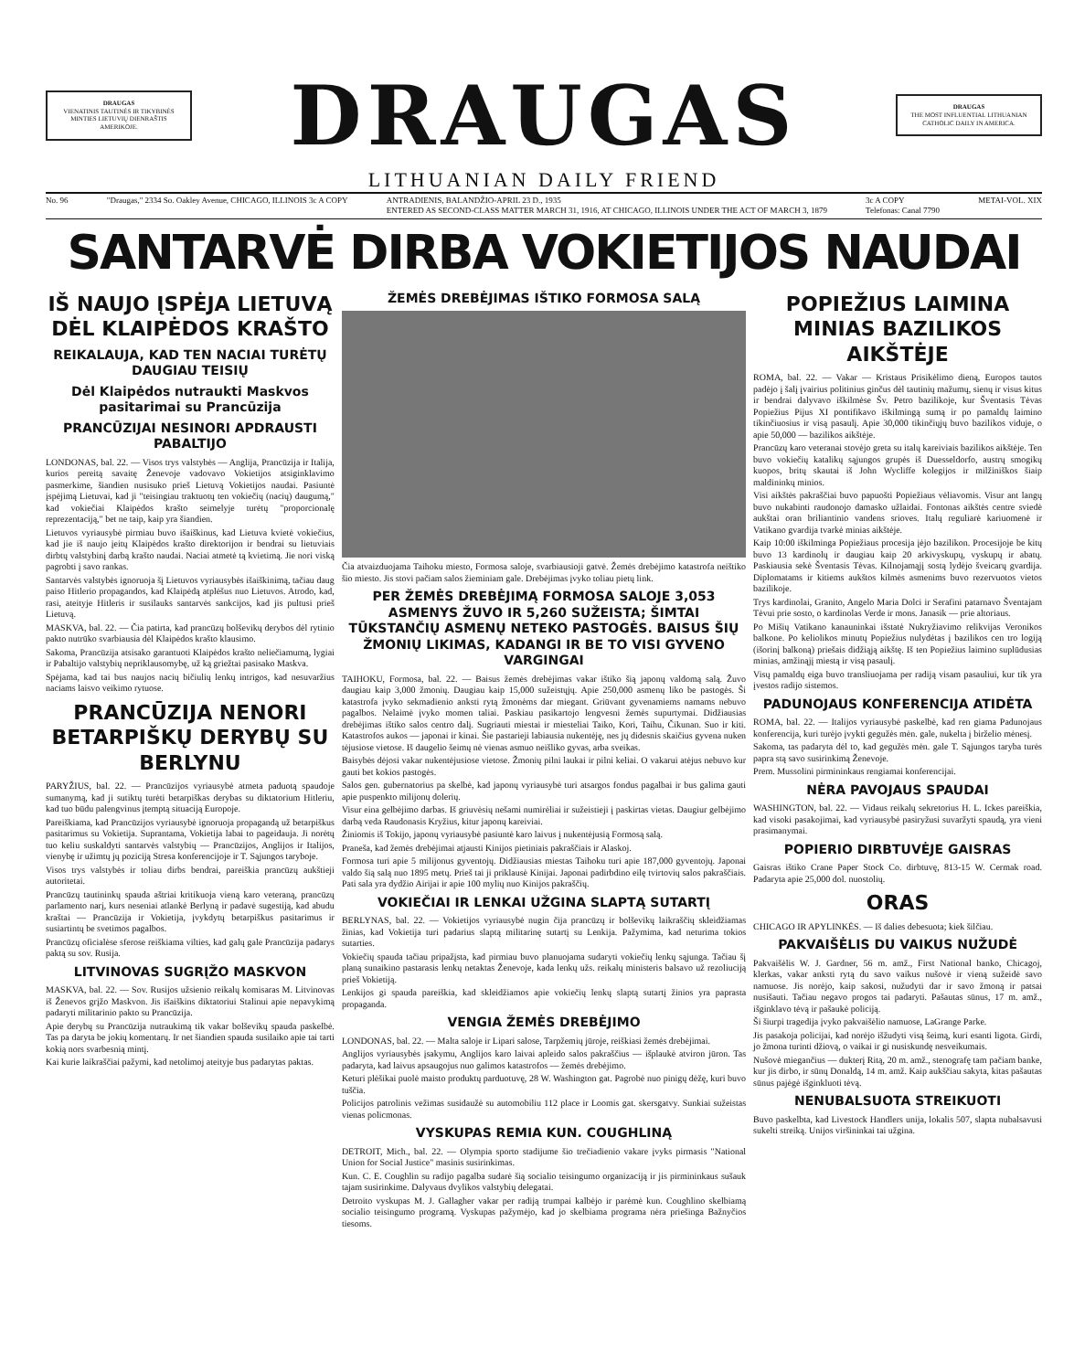DRAUGAS
VIENATINIS TAUTINĖS IR TIKYBINĖS MINTIES LIETUVIŲ DIENRAŠTIS AMERIKOJE.
DRAUGAS
DRAUGAS
THE MOST INFLUENTIAL LITHUANIAN CATHOLIC DAILY IN AMERICA.
LITHUANIAN DAILY FRIEND
No. 96 "Draugas," 2334 So. Oakley Avenue, CHICAGO, ILLINOIS 3c A COPY ANTRADIENIS, BALANDŽIO-APRIL 23 D., 1935
ENTERED AS SECOND-CLASS MATTER MARCH 31, 1916, AT CHICAGO, ILLINOIS UNDER THE ACT OF MARCH 3, 1879 3c A COPY
Telefonas: Canal 7790 METAI-VOL. XIX
SANTARVĖ DIRBA VOKIETIJOS NAUDAI
IŠ NAUJO ĮSPĖJA LIETUVĄ DĖL KLAIPĖDOS KRAŠTO
REIKALAUJA, KAD TEN NACIAI TURĖTŲ DAUGIAU TEISIŲ
Dėl Klaipėdos nutraukti Maskvos pasitarimai su Prancūzija
PRANCŪZIJAI NESINORI APDRAUSTI PABALTIJO
LONDONAS, bal. 22. — Visos trys valstybės — Anglija, Prancūzija ir Italija, kurios pereitą savaitę Ženevoje vadovavo Vokietijos atsiginklavimo pasmerkime, šiandien nusisuko prieš Lietuvą Vokietijos naudai. Pasiuntė įspėjimą Lietuvai, kad ji "teisingiau traktuotų ten vokiečių (nacių) daugumą," kad vokiečiai Klaipėdos krašto seimelyje turėtų "proporcionalę reprezentaciją," bet ne taip, kaip yra šiandien.
Lietuvos vyriausybė pirmiau buvo išaiškinus, kad Lietuva kvietė vokiečius, kad jie iš naujo įeitų Klaipėdos krašto direktorijon ir bendrai su lietuviais dirbtų valstybinį darbą krašto naudai. Naciai atmetė tą kvietimą. Jie nori viską pagrobti į savo rankas.
Santarvės valstybės ignoruoja šį Lietuvos vyriausybės išaiškinimą, tačiau daug paiso Hitlerio propagandos, kad Klaipėdą atplėšus nuo Lietuvos. Atrodo, kad, rasi, ateityje Hitleris ir susilauks santarvės sankcijos, kad jis pultusi prieš Lietuvą.
MASKVA, bal. 22. — Čia patirta, kad prancūzų bolševikų derybos dėl rytinio pakto nutrūko svarbiausia dėl Klaipėdos krašto klausimo.
Sakoma, Prancūzija atsisako garantuoti Klaipėdos krašto neliečiamumą, lygiai ir Pabaltijo valstybių nepriklausomybę, už ką griežtai pasisako Maskva.
Spėjama, kad tai bus naujos nacių bičiulių lenkų intrigos, kad nesuvaržius naciams laisvo veikimo rytuose.
PRANCŪZIJA NENORI BETARPIŠKŲ DERYBŲ SU BERLYNU
PARYŽIUS, bal. 22. — Prancūzijos vyriausybė atmeta paduotą spaudoje sumanymą, kad ji sutiktų turėti betarpiškas derybas su diktatorium Hitleriu, kad tuo būdu palengvinus įtemptą situaciją Europoje.
Pareiškiama, kad Prancūzijos vyriausybė ignoruoja propagandą už betarpiškus pasitarimus su Vokietija. Suprantama, Vokietija labai to pageidauja. Ji norėtų tuo keliu suskaldyti santarvės valstybių — Prancūzijos, Anglijos ir Italijos, vienybę ir užimtų jų poziciją Stresa konferencijoje ir T. Sąjungos taryboje.
Visos trys valstybės ir toliau dirbs bendrai, pareiškia prancūzų aukštieji autoritetai.
Prancūzų tautininkų spauda aštriai kritikuoja vieną karo veteraną, prancūzų parlamento narį, kurs neseniai atlankė Berlyną ir padavė sugestiją, kad abudu kraštai — Prancūzija ir Vokietija, įvykdytų betarpiškus pasitarimus ir susiartintų be svetimos pagalbos.
Prancūzų oficialėse sferose reiškiama vilties, kad galų gale Prancūzija padarys paktą su sov. Rusija.
LITVINOVAS SUGRĮŽO MASKVON
MASKVA, bal. 22. — Sov. Rusijos užsienio reikalų komisaras M. Litvinovas iš Ženevos grįžo Maskvon. Jis išaiškins diktatoriui Stalinui apie nepavykimą padaryti militarinio pakto su Prancūzija.
Apie derybų su Prancūzija nutraukimą tik vakar bolševikų spauda paskelbė. Tas pa daryta be jokių komentarų. Ir net šiandien spauda susilaiko apie tai tarti kokią nors svarbesnią mintį.
Kai kurie laikraščiai pažymi, kad netolimoj ateityje bus padarytas paktas.
ŽEMĖS DREBĖJIMAS IŠTIKO FORMOSA SALĄ
Čia atvaizduojama Taihoku miesto, Formosa saloje, svarbiausioji gatvė. Žemės drebėjimo katastrofa neištiko šio miesto. Jis stovi pačiam salos žieminiam gale. Drebėjimas įvyko toliau pietų link.
PER ŽEMĖS DREBĖJIMĄ FORMOSA SALOJE 3,053 ASMENYS ŽUVO IR 5,260 SUŽEISTA; ŠIMTAI TŪKSTANČIŲ ASMENŲ NETEKO PASTOGĖS. BAISUS ŠIŲ ŽMONIŲ LIKIMAS, KADANGI IR BE TO VISI GYVENO VARGINGAI
TAIHOKU, Formosa, bal. 22. — Baisus žemės drebėjimas vakar ištiko šią japonų valdomą salą. Žuvo daugiau kaip 3,000 žmonių. Daugiau kaip 15,000 sužeistųjų. Apie 250,000 asmenų liko be pastogės. Ši katastrofa įvyko sekmadienio anksti rytą žmonėms dar miegant. Griūvant gyvenamiems namams nebuvo pagalbos. Nelaimė įvyko momen taliai. Paskiau pasikartojo lengvesni žemės supurtymai. Didžiausias drebėjimas ištiko salos centro dalį. Sugriauti miestai ir miesteliai Taiko, Kori, Taihu, Čikunan. Suo ir kiti. Katastrofos aukos — japonai ir kinai. Šie pastarieji labiausia nukentėję, nes jų didesnis skaičius gyvena nuken tėjusiose vietose. Iš daugelio šeimų nė vienas asmuo neišliko gyvas, arba sveikas.
Baisybės dėjosi vakar nukentėjusiose vietose. Žmonių pilni laukai ir pilni keliai. O vakarui atėjus nebuvo kur gauti bet kokios pastogės.
Salos gen. gubernatorius pa skelbė, kad japonų vyriausybė turi atsargos fondus pagalbai ir bus galima gauti apie puspenkto milijonų dolerių.
Visur eina gelbėjimo darbas. Iš griuvėsių nešami numirėliai ir sužeistieji į paskirtas vietas. Daugiur gelbėjimo darbą veda Raudonasis Kryžius, kitur japonų kareiviai.
Žiniomis iš Tokijo, japonų vyriausybė pasiuntė karo laivus į nukentėjusią Formosą salą.
Praneša, kad žemės drebėjimai atjausti Kinijos pietiniais pakraščiais ir Alaskoj.
Formosa turi apie 5 milijonus gyventojų. Didžiausias miestas Taihoku turi apie 187,000 gyventojų. Japonai valdo šią salą nuo 1895 metų. Prieš tai ji priklausė Kinijai. Japonai padirbdino eilę tvirtovių salos pakraščiais. Pati sala yra dydžio Airijai ir apie 100 mylių nuo Kinijos pakraščių.
VOKIEČIAI IR LENKAI UŽGINA SLAPTĄ SUTARTĮ
BERLYNAS, bal. 22. — Vokietijos vyriausybė nugin čija prancūzų ir bolševikų laikraščių skleidžiamas žinias, kad Vokietija turi padarius slaptą militarinę sutartį su Lenkija. Pažymima, kad neturima tokios sutarties.
Vokiečių spauda tačiau pripažįsta, kad pirmiau buvo planuojama sudaryti vokiečių lenkų sąjunga. Tačiau šį planą sunaikino pastarasis lenkų netaktas Ženevoje, kada lenkų užs. reikalų ministeris balsavo už rezoliuciją prieš Vokietiją.
Lenkijos gi spauda pareiškia, kad skleidžiamos apie vokiečių lenkų slaptą sutartį žinios yra paprasta propaganda.
VENGIA ŽEMĖS DREBĖJIMO
LONDONAS, bal. 22. — Malta saloje ir Lipari salose, Tarpžemių jūroje, reiškiasi žemės drebėjimai.
Anglijos vyriausybės įsakymu, Anglijos karo laivai apleido salos pakraščius — išplaukė atviron jūron. Tas padaryta, kad laivus apsaugojus nuo galimos katastrofos — žemės drebėjimo.
Keturi plėšikai puolė maisto produktų parduotuvę, 28 W. Washington gat. Pagrobė nuo pinigų dėžę, kuri buvo tuščia.
Policijos patrolinis vežimas susidaužė su automobiliu 112 place ir Loomis gat. skersgatvy. Sunkiai sužeistas vienas policmonas.
VYSKUPAS REMIA KUN. COUGHLINĄ
DETROIT, Mich., bal. 22. — Olympia sporto stadijume šio trečiadienio vakare įvyks pirmasis "National Union for Social Justice" masinis susirinkimas.
Kun. C. E. Coughlin su radijo pagalba sudarė šią socialio teisingumo organizaciją ir jis pirmininkaus sušauk tajam susirinkime. Dalyvaus dvylikos valstybių delegatai.
Detroito vyskupas M. J. Gallagher vakar per radiją trumpai kalbėjo ir parėmė kun. Coughlino skelbiamą socialio teisingumo programą. Vyskupas pažymėjo, kad jo skelbiama programa nėra priešinga Bažnyčios tiesoms.
POPIEŽIUS LAIMINA MINIAS BAZILIKOS AIKŠTĖJE
ROMA, bal. 22. — Vakar — Kristaus Prisikėlimo dieną, Europos tautos padėjo į šalį įvairius politinius ginčus dėl tautinių mažumų, sienų ir visus kitus ir bendrai dalyvavo iškilmėse Šv. Petro bazilikoje, kur Šventasis Tėvas Popiežius Pijus XI pontifikavo iškilmingą sumą ir po pamaldų laimino tikinčiuosius ir visą pasaulį. Apie 30,000 tikinčiųjų buvo bazilikos viduje, o apie 50,000 — bazilikos aikštėje.
Prancūzų karo veteranai stovėjo greta su italų kareiviais bazilikos aikštėje. Ten buvo vokiečių katalikų sąjungos grupės iš Duesseldorfo, austrų smogikų kuopos, britų skautai iš John Wycliffe kolegijos ir milžiniškos šiaip maldininkų minios.
Visi aikštės pakraščiai buvo papuošti Popiežiaus vėliavomis. Visur ant langų buvo nukabinti raudonojo damasko užlaidai. Fontonas aikštės centre sviedė aukštai oran briliantinio vandens srioves. Italų reguliarė kariuomenė ir Vatikano gvardija tvarkė minias aikštėje.
Kaip 10:00 iškilminga Popiežiaus procesija įėjo bazilikon. Procesijoje be kitų buvo 13 kardinolų ir daugiau kaip 20 arkivyskupų, vyskupų ir abatų. Paskiausia sekė Šventasis Tėvas. Kilnojamąjį sostą lydėjo šveicarų gvardija. Diplomatams ir kitiems aukštos kilmės asmenims buvo rezervuotos vietos bazilikoje.
Trys kardinolai, Granito, Angelo Maria Dolci ir Serafini patarnavo Šventajam Tėvui prie sosto, o kardinolas Verde ir mons. Janasik — prie altoriaus.
Po Mišių Vatikano kanauninkai išstatė Nukryžiavimo relikvijas Veronikos balkone. Po keliolikos minutų Popiežius nulydėtas į bazilikos cen tro logiją (išorinį balkoną) priešais didžiąją aikštę. Iš ten Popiežius laimino suplūdusias minias, amžinąjį miestą ir visą pasaulį.
Visų pamaldų eiga buvo transliuojama per radiją visam pasauliui, kur tik yra įvestos radijo sistemos.
PADUNOJAUS KONFERENCIJA ATIDĖTA
ROMA, bal. 22. — Italijos vyriausybė paskelbė, kad ren giama Padunojaus konferencija, kuri turėjo įvykti gegužės mėn. gale, nukelta į birželio mėnesį.
Sakoma, tas padaryta dėl to, kad gegužės mėn. gale T. Sąjungos taryba turės papra stą savo susirinkimą Ženevoje.
Prem. Mussolini pirmininkaus rengiamai konferencijai.
NĖRA PAVOJAUS SPAUDAI
WASHINGTON, bal. 22. — Vidaus reikalų sekretorius H. L. Ickes pareiškia, kad visoki pasakojimai, kad vyriausybė pasiryžusi suvaržyti spaudą, yra vieni prasimanymai.
POPIERIO DIRBTUVĖJE GAISRAS
Gaisras ištiko Crane Paper Stock Co. dirbtuvę, 813-15 W. Cermak road. Padaryta apie 25,000 dol. nuostolių.
ORAS
CHICAGO IR APYLINKĖS. — Iš dalies debesuota; kiek šilčiau.
PAKVAIŠĖLIS DU VAIKUS NUŽUDĖ
Pakvaišėlis W. J. Gardner, 56 m. amž., First National banko, Chicagoj, klerkas, vakar anksti rytą du savo vaikus nušovė ir vieną sužeidė savo namuose. Jis norėjo, kaip sakosi, nužudyti dar ir savo žmoną ir patsai nusišauti. Tačiau negavo progos tai padaryti. Pašautas sūnus, 17 m. amž., išginklavo tėvą ir pašaukė policiją.
Ši šiurpi tragedija įvyko pakvaišėlio namuose, LaGrange Parke.
Jis pasakoja policijai, kad norėjo išžudyti visą šeimą, kuri esanti ligota. Girdi, jo žmona turinti džiovą, o vaikai ir gi nusiskundę nesveikumais.
Nušovė miegančius — dukterį Ritą, 20 m. amž., stenografę tam pačiam banke, kur jis dirbo, ir sūnų Donaldą, 14 m. amž. Kaip aukščiau sakyta, kitas pašautas sūnus pajėgė išginkluoti tėvą.
NENUBALSUOTA STREIKUOTI
Buvo paskelbta, kad Livestock Handlers unija, lokalis 507, slapta nubalsavusi sukelti streiką. Unijos viršininkai tai užgina.